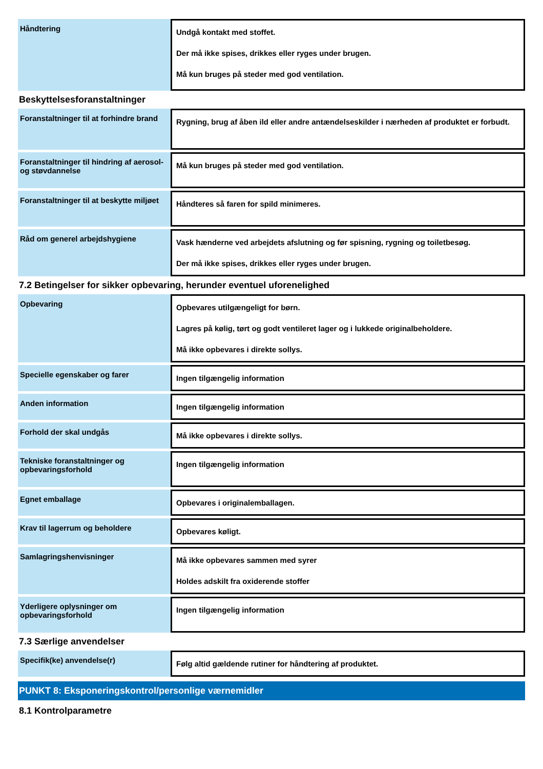| Håndtering | Undgå kontakt med stoffet. Der må ikke spises, drikkes eller ryges under brugen. Må kun bruges på steder med god ventilation. |
Beskyttelsesforanstaltninger
| Foranstaltninger til at forhindre brand | Rygning, brug af åben ild eller andre antændelseskilder i nærheden af produktet er forbudt. |
| Foranstaltninger til hindring af aerosol-og støvdannelse | Må kun bruges på steder med god ventilation. |
| Foranstaltninger til at beskytte miljøet | Håndteres så faren for spild minimeres. |
| Råd om generel arbejdshygiene | Vask hænderne ved arbejdets afslutning og før spisning, rygning og toiletbesøg. Der må ikke spises, drikkes eller ryges under brugen. |
7.2 Betingelser for sikker opbevaring, herunder eventuel uforenelighed
| Opbevaring | Opbevares utilgængeligt for børn. Lagres på kølig, tørt og godt ventileret lager og i lukkede originalbeholdere. Må ikke opbevares i direkte sollys. |
| Specielle egenskaber og farer | Ingen tilgængelig information |
| Anden information | Ingen tilgængelig information |
| Forhold der skal undgås | Må ikke opbevares i direkte sollys. |
| Tekniske foranstaltninger og opbevaringsforhold | Ingen tilgængelig information |
| Egnet emballage | Opbevares i originalemballagen. |
| Krav til lagerrum og beholdere | Opbevares køligt. |
| Samlagringshenvisninger | Må ikke opbevares sammen med syrer Holdes adskilt fra oxiderende stoffer |
| Yderligere oplysninger om opbevaringsforhold | Ingen tilgængelig information |
7.3 Særlige anvendelser
| Specifik(ke) anvendelse(r) | Følg altid gældende rutiner for håndtering af produktet. |
PUNKT 8: Eksponeringskontrol/personlige værnemidler
8.1 Kontrolparametre